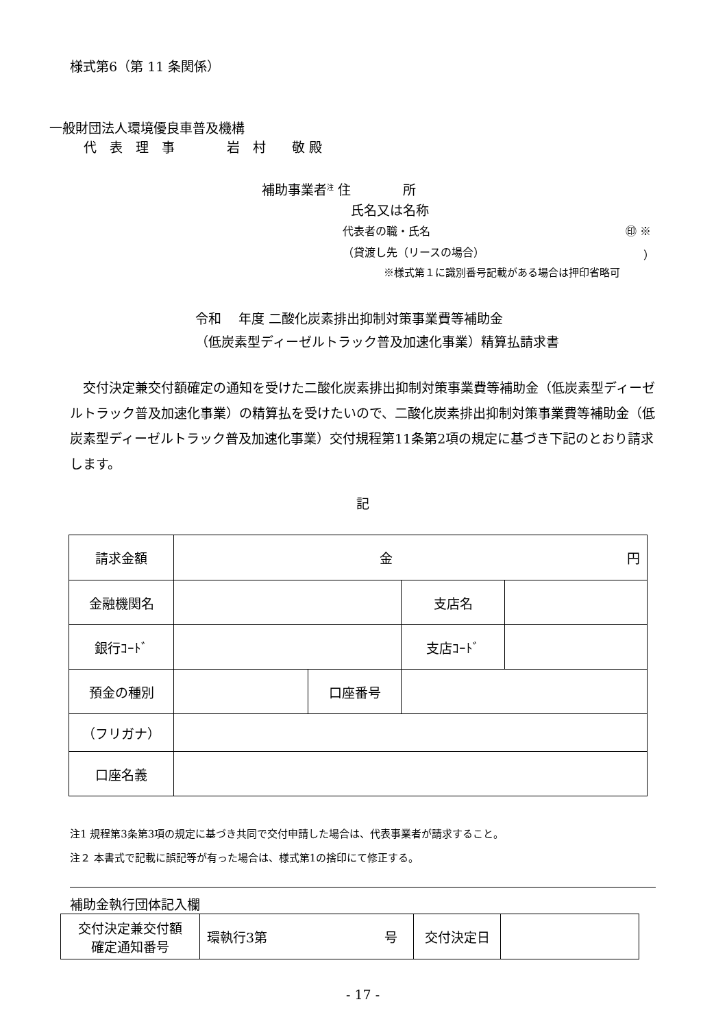様式第6（第 11 条関係）
一般財団法人環境優良車普及機構
代　表　理　事　　　　岩　村　　敬 殿
補助事業者<sup>注</sup> 住　　　　所
氏名又は名称
代表者の職・氏名 ㊞ ※
（貸渡し先（リースの場合） ）
※様式第１に識別番号記載がある場合は押印省略可
令和　 年度 二酸化炭素排出抑制対策事業費等補助金
（低炭素型ディーゼルトラック普及加速化事業）精算払請求書
　交付決定兼交付額確定の通知を受けた二酸化炭素排出抑制対策事業費等補助金（低炭素型ディーゼルトラック普及加速化事業）の精算払を受けたいので、二酸化炭素排出抑制対策事業費等補助金（低炭素型ディーゼルトラック普及加速化事業）交付規程第11条第2項の規定に基づき下記のとおり請求します。
記
| 請求金額 | 金 円 | | | |
| 金融機関名 | | | 支店名 | |
| 銀行ｺｰﾄﾞ | | | 支店ｺｰﾄﾞ | |
| 預金の種別 | | 口座番号 | | |
| （フリガナ） | | | | |
| 口座名義 | | | | |
注1 規程第3条第3項の規定に基づき共同で交付申請した場合は、代表事業者が請求すること。
注２ 本書式で記載に誤記等が有った場合は、様式第1の捨印にて修正する。
補助金執行団体記入欄
| 交付決定兼交付額 確定通知番号 | 環執行3第 号 | 交付決定日 | |
- 17 -